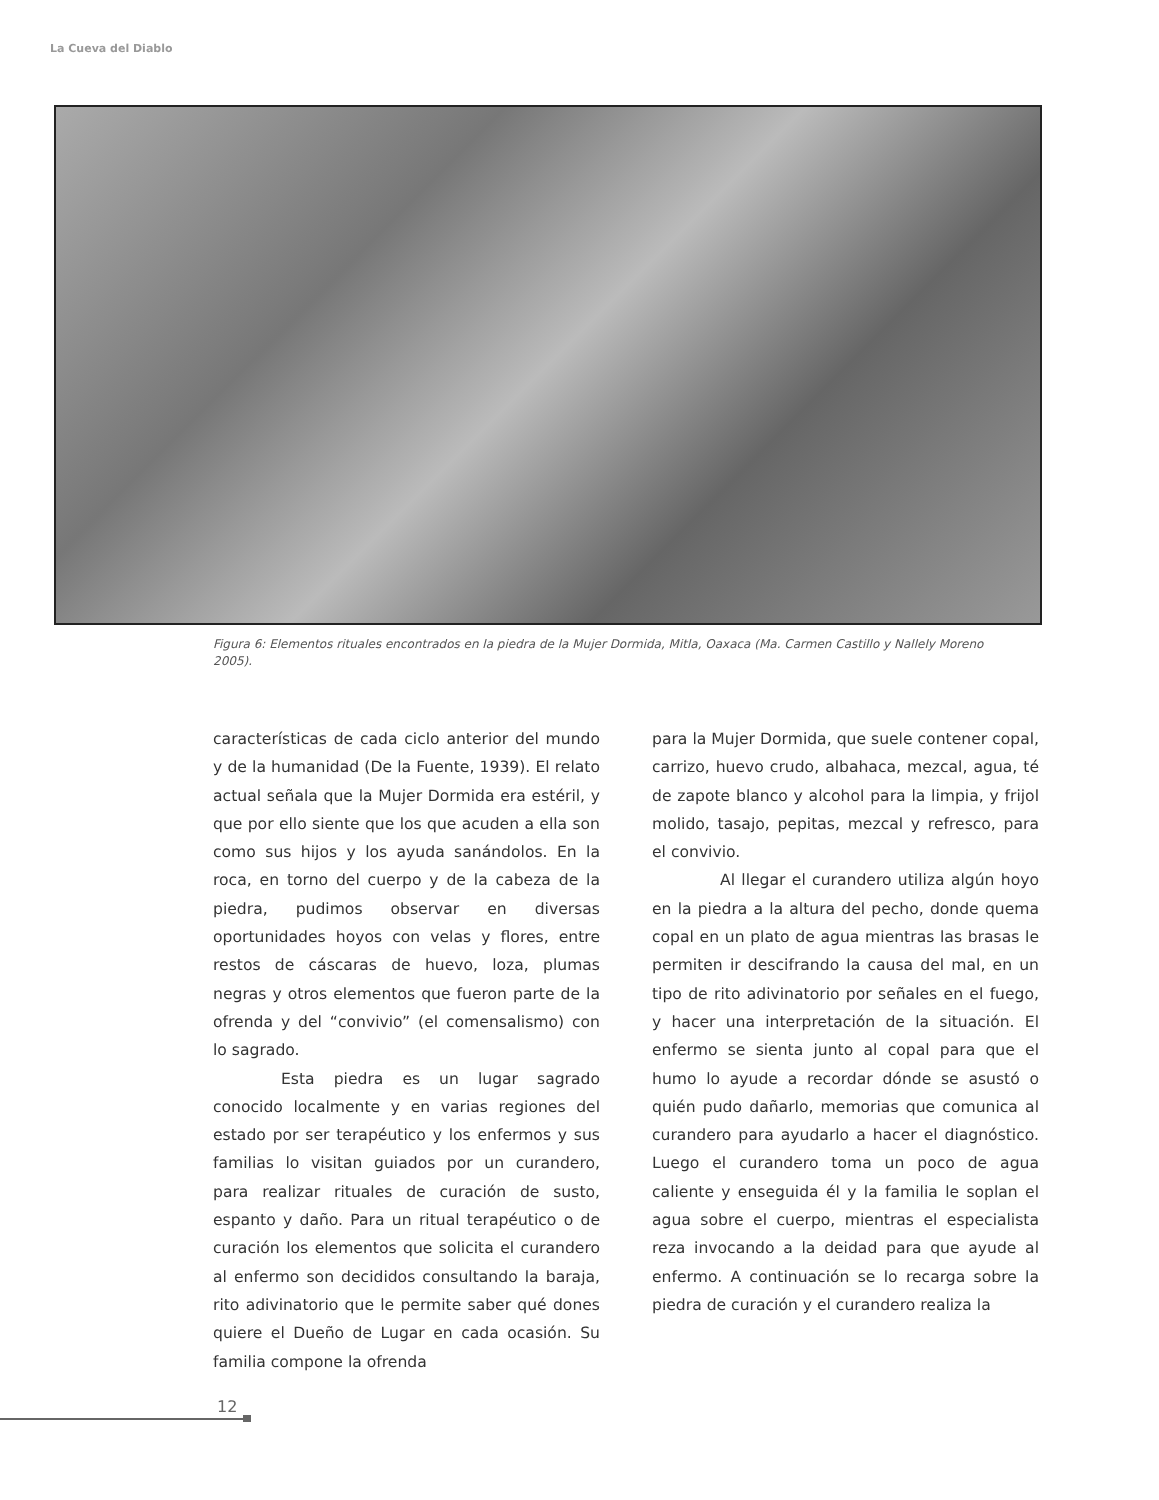La Cueva del Diablo
Figura 6: Elementos rituales encontrados en la piedra de la Mujer Dormida, Mitla, Oaxaca (Ma. Carmen Castillo y Nallely Moreno 2005).
características de cada ciclo anterior del mundo y de la humanidad (De la Fuente, 1939). El relato actual señala que la Mujer Dormida era estéril, y que por ello siente que los que acuden a ella son como sus hijos y los ayuda sanándolos. En la roca, en torno del cuerpo y de la cabeza de la piedra, pudimos observar en diversas oportunidades hoyos con velas y flores, entre restos de cáscaras de huevo, loza, plumas negras y otros elementos que fueron parte de la ofrenda y del “convivio” (el comensalismo) con lo sagrado.
Esta piedra es un lugar sagrado conocido localmente y en varias regiones del estado por ser terapéutico y los enfermos y sus familias lo visitan guiados por un curandero, para realizar rituales de curación de susto, espanto y daño. Para un ritual terapéutico o de curación los elementos que solicita el curandero al enfermo son decididos consultando la baraja, rito adivinatorio que le permite saber qué dones quiere el Dueño de Lugar en cada ocasión. Su familia compone la ofrenda
para la Mujer Dormida, que suele contener copal, carrizo, huevo crudo, albahaca, mezcal, agua, té de zapote blanco y alcohol para la limpia, y frijol molido, tasajo, pepitas, mezcal y refresco, para el convivio.
Al llegar el curandero utiliza algún hoyo en la piedra a la altura del pecho, donde quema copal en un plato de agua mientras las brasas le permiten ir descifrando la causa del mal, en un tipo de rito adivinatorio por señales en el fuego, y hacer una interpretación de la situación. El enfermo se sienta junto al copal para que el humo lo ayude a recordar dónde se asustó o quién pudo dañarlo, memorias que comunica al curandero para ayudarlo a hacer el diagnóstico. Luego el curandero toma un poco de agua caliente y enseguida él y la familia le soplan el agua sobre el cuerpo, mientras el especialista reza invocando a la deidad para que ayude al enfermo. A continuación se lo recarga sobre la piedra de curación y el curandero realiza la
12